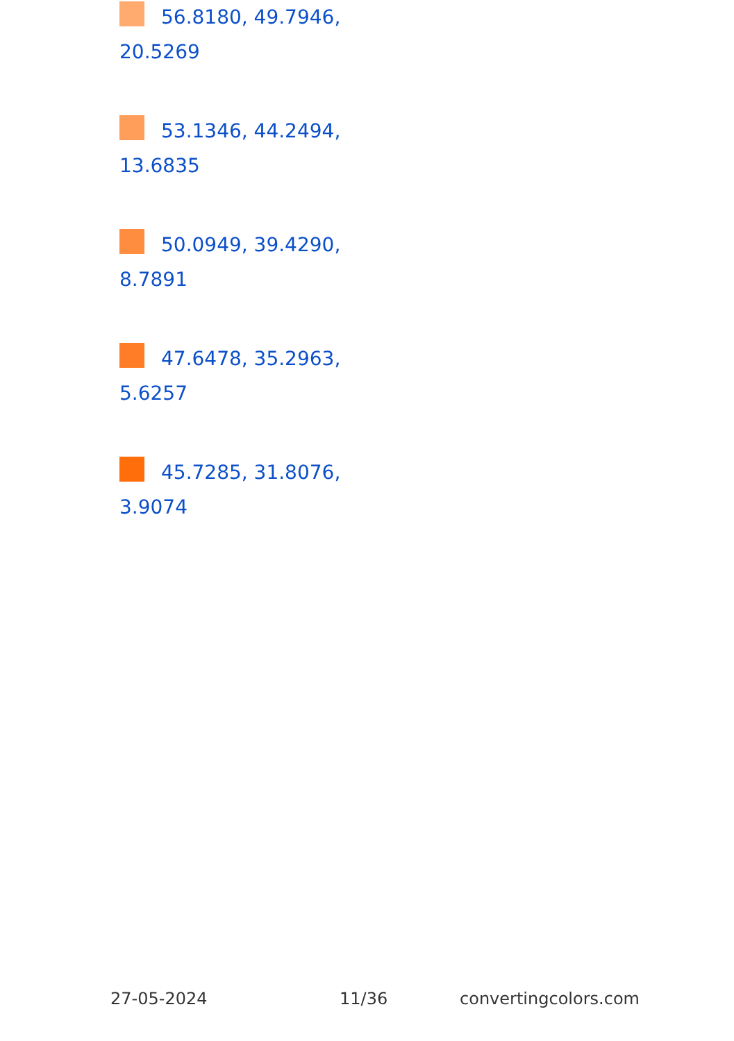56.8180, 49.7946, 20.5269
53.1346, 44.2494, 13.6835
50.0949, 39.4290, 8.7891
47.6478, 35.2963, 5.6257
45.7285, 31.8076, 3.9074
27-05-2024 11/36 convertingcolors.com